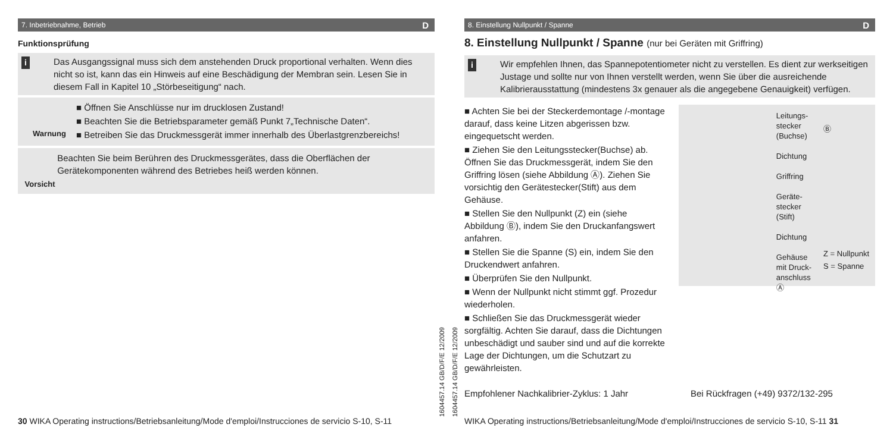7. Inbetriebnahme, Betrieb D
Funktionsprüfung
i Das Ausgangssignal muss sich dem anstehenden Druck proportional verhalten. Wenn dies nicht so ist, kann das ein Hinweis auf eine Beschädigung der Membran sein. Lesen Sie in diesem Fall in Kapitel 10 „Störbeseitigung“ nach.
Warnung
■ Öffnen Sie Anschlüsse nur im drucklosen Zustand!
■ Beachten Sie die Betriebsparameter gemäß Punkt 7„Technische Daten“.
■ Betreiben Sie das Druckmessgerät immer innerhalb des Überlastgrenzbe­reichs!
Vorsicht
Beachten Sie beim Berühren des Druckmessgerätes, dass die Oberflächen der Gerätekomponenten während des Betriebes heiß werden können.
1604457.14 GB/D/F/E 12/2009
30 WIKA Operating instructions/Betriebsanleitung/Mode d'emploi/Instrucciones de servicio S-10, S-11
8. Einstellung Nullpunkt / Spanne D
8. Einstellung Nullpunkt / Spanne (nur bei Geräten mit Griffring)
i Wir empfehlen Ihnen, das Spannepotentiometer nicht zu verstellen. Es dient zur werk­seitigen Justage und sollte nur von Ihnen verstellt werden, wenn Sie über die ausrei­chende Kalibrierausstattung (mindestens 3x genauer als die angegebene Genauigkeit) verfügen.
■ Achten Sie bei der Steckerdemontage /-montage darauf, dass keine Litzen abgerissen bzw. eingequetscht werden.
■ Ziehen Sie den Leitungsstecker(Buchse) ab. Öffnen Sie das Druckmessgerät, indem Sie den Griffring lösen (siehe Abbildung Ⓐ). Ziehen Sie vorsichtig den Gerätestecker(Stift) aus dem Gehäuse.
■ Stellen Sie den Nullpunkt (Z) ein (siehe Abbildung Ⓑ), indem Sie den Druckan­fangswert anfahren.
■ Stellen Sie die Spanne (S) ein, indem Sie den Druckendwert anfahren.
■ Überprüfen Sie den Nullpunkt.
■ Wenn der Nullpunkt nicht stimmt ggf. Prozedur wiederholen.
■ Schließen Sie das Druckmessgerät wieder sorgfältig. Achten Sie darauf, dass die Dichtungen unbeschädigt und sauber sind und auf die korrekte Lage der Dich­tungen, um die Schutzart zu gewährleisten.
Leitungs-
stecker
(Buchse)
Dichtung
Griffring
Geräte-
stecker
(Stift)
Dichtung
Gehäuse
mit Druck-
anschluss
Ⓐ
Ⓑ
Z = Nullpunkt
S = Spanne
Empfohlener Nachkalibrier-Zyklus: 1 Jahr Bei Rückfragen (+49) 9372/132-295
1604457.14 GB/D/F/E 12/2009
WIKA Operating instructions/Betriebsanleitung/Mode d'emploi/Instrucciones de servicio S-10, S-11 31